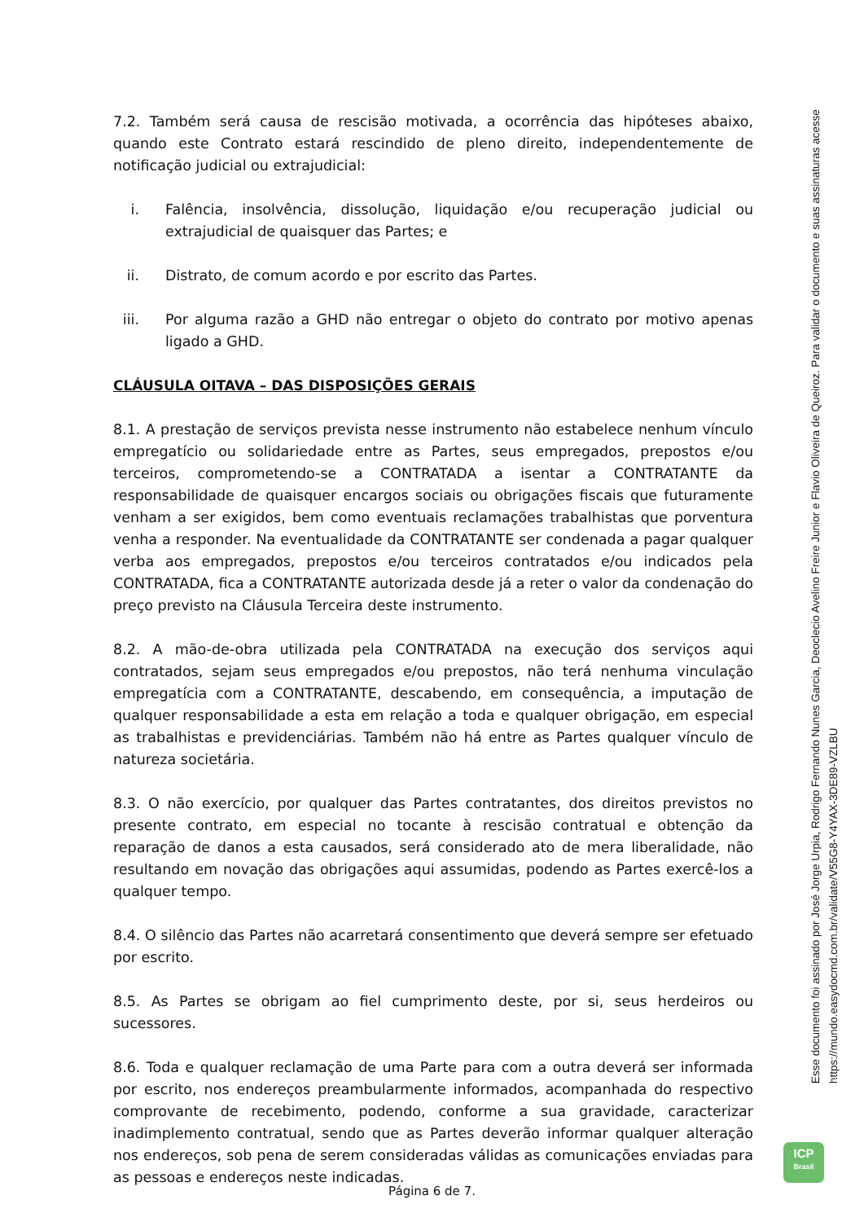7.2. Também será causa de rescisão motivada, a ocorrência das hipóteses abaixo, quando este Contrato estará rescindido de pleno direito, independentemente de notificação judicial ou extrajudicial:
i. Falência, insolvência, dissolução, liquidação e/ou recuperação judicial ou extrajudicial de quaisquer das Partes; e
ii. Distrato, de comum acordo e por escrito das Partes.
iii. Por alguma razão a GHD não entregar o objeto do contrato por motivo apenas ligado a GHD.
CLÁUSULA OITAVA – DAS DISPOSIÇÕES GERAIS
8.1. A prestação de serviços prevista nesse instrumento não estabelece nenhum vínculo empregatício ou solidariedade entre as Partes, seus empregados, prepostos e/ou terceiros, comprometendo-se a CONTRATADA a isentar a CONTRATANTE da responsabilidade de quaisquer encargos sociais ou obrigações fiscais que futuramente venham a ser exigidos, bem como eventuais reclamações trabalhistas que porventura venha a responder. Na eventualidade da CONTRATANTE ser condenada a pagar qualquer verba aos empregados, prepostos e/ou terceiros contratados e/ou indicados pela CONTRATADA, fica a CONTRATANTE autorizada desde já a reter o valor da condenação do preço previsto na Cláusula Terceira deste instrumento.
8.2. A mão-de-obra utilizada pela CONTRATADA na execução dos serviços aqui contratados, sejam seus empregados e/ou prepostos, não terá nenhuma vinculação empregatícia com a CONTRATANTE, descabendo, em consequência, a imputação de qualquer responsabilidade a esta em relação a toda e qualquer obrigação, em especial as trabalhistas e previdenciárias. Também não há entre as Partes qualquer vínculo de natureza societária.
8.3. O não exercício, por qualquer das Partes contratantes, dos direitos previstos no presente contrato, em especial no tocante à rescisão contratual e obtenção da reparação de danos a esta causados, será considerado ato de mera liberalidade, não resultando em novação das obrigações aqui assumidas, podendo as Partes exercê-los a qualquer tempo.
8.4. O silêncio das Partes não acarretará consentimento que deverá sempre ser efetuado por escrito.
8.5. As Partes se obrigam ao fiel cumprimento deste, por si, seus herdeiros ou sucessores.
8.6. Toda e qualquer reclamação de uma Parte para com a outra deverá ser informada por escrito, nos endereços preambularmente informados, acompanhada do respectivo comprovante de recebimento, podendo, conforme a sua gravidade, caracterizar inadimplemento contratual, sendo que as Partes deverão informar qualquer alteração nos endereços, sob pena de serem consideradas válidas as comunicações enviadas para as pessoas e endereços neste indicadas.
Esse documento foi assinado por José Jorge Urpia, Rodrigo Fernando Nunes Garcia, Deoclecio Avelino Freire Junior e Flavio Oliveira de Queiroz. Para validar o documento e suas assinaturas acesse https://mundo.easydocmd.com.br/validate/V55G8-Y4YAX-3DE89-VZLBU
ICP
Brasil
Página 6 de 7.